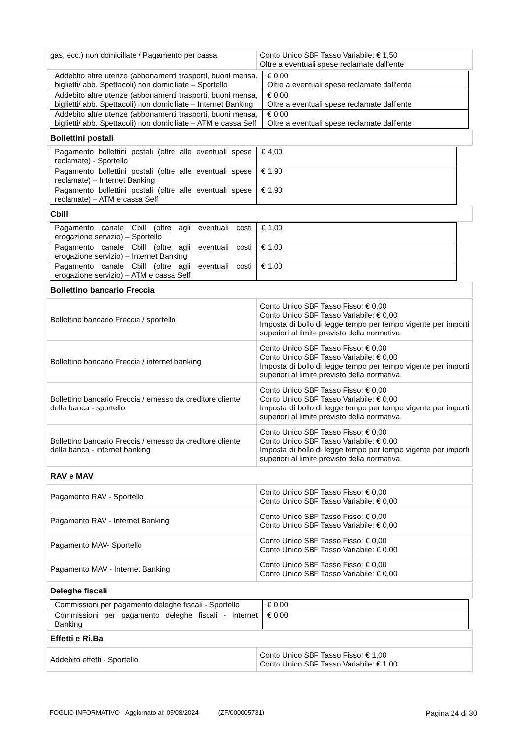| gas, ecc.) non domiciliate / Pagamento per cassa | Conto Unico SBF Tasso Variabile: € 1,50 Oltre a eventuali spese reclamate dall'ente |
| Addebito altre utenze (abbonamenti trasporti, buoni mensa, biglietti/ abb. Spettacoli) non domiciliate – Sportello | € 0,00 Oltre a eventuali spese reclamate dall’ente |
| Addebito altre utenze (abbonamenti trasporti, buoni mensa, biglietti/ abb. Spettacoli) non domiciliate – Internet Banking | € 0,00 Oltre a eventuali spese reclamate dall’ente |
| Addebito altre utenze (abbonamenti trasporti, buoni mensa, biglietti/ abb. Spettacoli) non domiciliate – ATM e cassa Self | € 0,00 Oltre a eventuali spese reclamate dall’ente |
| Bollettini postali |
| Pagamento bollettini postali (oltre alle eventuali spese reclamate) - Sportello | € 4,00 |
| Pagamento bollettini postali (oltre alle eventuali spese reclamate) – Internet Banking | € 1,90 |
| Pagamento bollettini postali (oltre alle eventuali spese reclamate) – ATM e cassa Self | € 1,90 |
| Cbill |
| Pagamento canale Cbill (oltre agli eventuali costi erogazione servizio) – Sportello | € 1,00 |
| Pagamento canale Cbill (oltre agli eventuali costi erogazione servizio) – Internet Banking | € 1,00 |
| Pagamento canale Cbill (oltre agli eventuali costi erogazione servizio) – ATM e cassa Self | € 1,00 |
| Bollettino bancario Freccia |
| Bollettino bancario Freccia / sportello | Conto Unico SBF Tasso Fisso: € 0,00 Conto Unico SBF Tasso Variabile: € 0,00 Imposta di bollo di legge tempo per tempo vigente per importi superiori al limite previsto della normativa. |
| Bollettino bancario Freccia / internet banking | Conto Unico SBF Tasso Fisso: € 0,00 Conto Unico SBF Tasso Variabile: € 0,00 Imposta di bollo di legge tempo per tempo vigente per importi superiori al limite previsto della normativa. |
| Bollettino bancario Freccia / emesso da creditore cliente della banca - sportello | Conto Unico SBF Tasso Fisso: € 0,00 Conto Unico SBF Tasso Variabile: € 0,00 Imposta di bollo di legge tempo per tempo vigente per importi superiori al limite previsto della normativa. |
| Bollettino bancario Freccia / emesso da creditore cliente della banca - internet banking | Conto Unico SBF Tasso Fisso: € 0,00 Conto Unico SBF Tasso Variabile: € 0,00 Imposta di bollo di legge tempo per tempo vigente per importi superiori al limite previsto della normativa. |
| RAV e MAV |
| Pagamento RAV - Sportello | Conto Unico SBF Tasso Fisso: € 0,00 Conto Unico SBF Tasso Variabile: € 0,00 |
| Pagamento RAV - Internet Banking | Conto Unico SBF Tasso Fisso: € 0,00 Conto Unico SBF Tasso Variabile: € 0,00 |
| Pagamento MAV- Sportello | Conto Unico SBF Tasso Fisso: € 0,00 Conto Unico SBF Tasso Variabile: € 0,00 |
| Pagamento MAV - Internet Banking | Conto Unico SBF Tasso Fisso: € 0,00 Conto Unico SBF Tasso Variabile: € 0,00 |
| Deleghe fiscali |
| Commissioni per pagamento deleghe fiscali - Sportello | € 0,00 |
| Commissioni per pagamento deleghe fiscali - Internet Banking | € 0,00 |
| Effetti e Ri.Ba |
| Addebito effetti - Sportello | Conto Unico SBF Tasso Fisso: € 1,00 Conto Unico SBF Tasso Variabile: € 1,00 |
FOGLIO INFORMATIVO - Aggiornato al: 05/08/2024 (ZF/000005731) Pagina 24 di 30